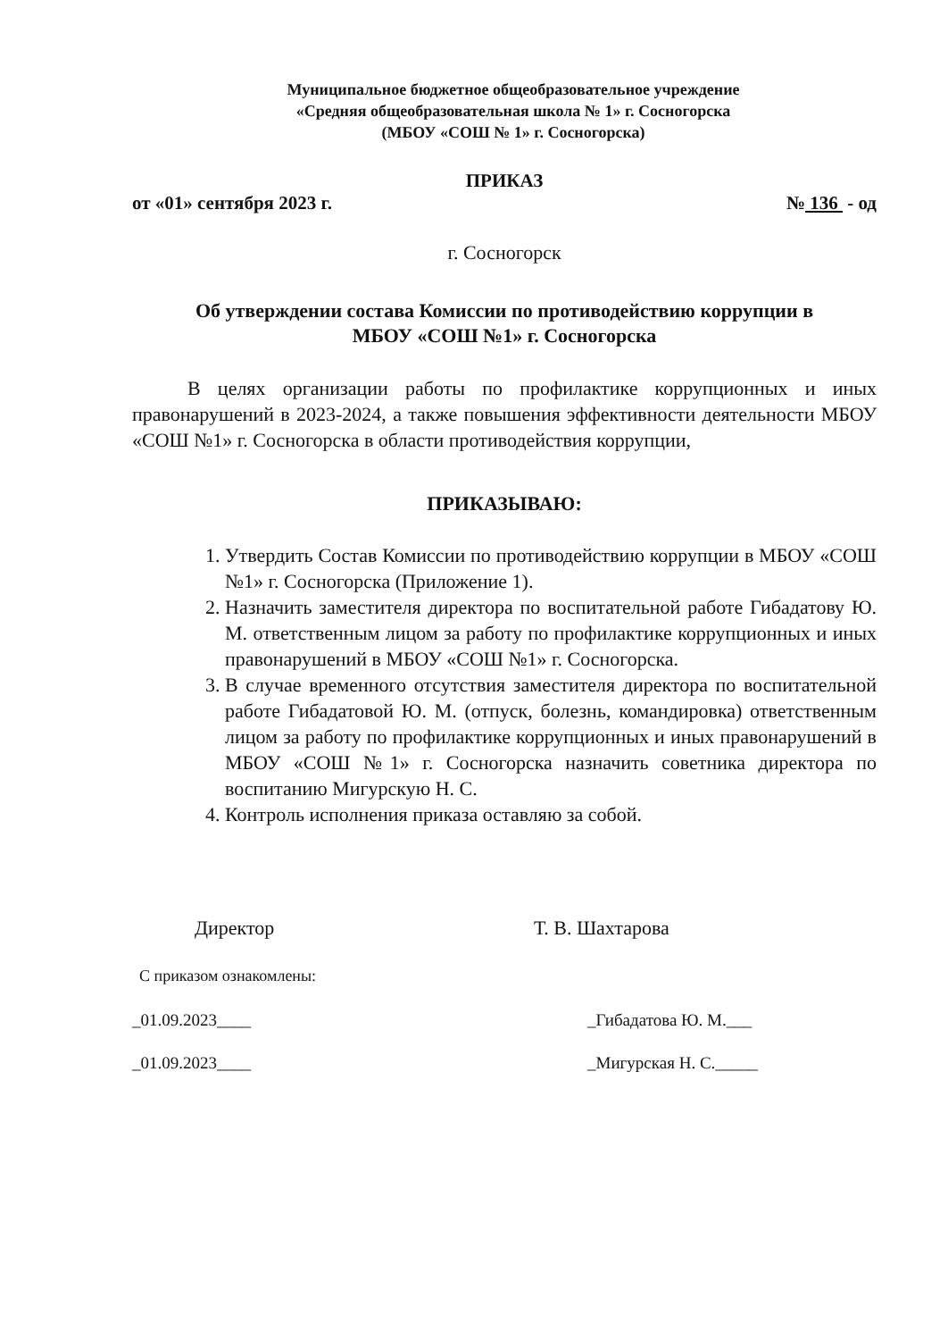Муниципальное бюджетное общеобразовательное учреждение
«Средняя общеобразовательная школа № 1» г. Сосногорска
(МБОУ «СОШ № 1» г. Сосногорска)
ПРИКАЗ
от «01» сентября 2023 г. № 136 - од
г. Сосногорск
Об утверждении состава Комиссии по противодействию коррупции в
МБОУ «СОШ №1» г. Сосногорска
В целях организации работы по профилактике коррупционных и иных правонарушений в 2023-2024, а также повышения эффективности деятельности МБОУ «СОШ №1» г. Сосногорска в области противодействия коррупции,
ПРИКАЗЫВАЮ:
1. Утвердить Состав Комиссии по противодействию коррупции в МБОУ «СОШ №1» г. Сосногорска (Приложение 1).
2. Назначить заместителя директора по воспитательной работе Гибадатову Ю. М. ответственным лицом за работу по профилактике коррупционных и иных правонарушений в МБОУ «СОШ №1» г. Сосногорска.
3. В случае временного отсутствия заместителя директора по воспитательной работе Гибадатовой Ю. М. (отпуск, болезнь, командировка) ответственным лицом за работу по профилактике коррупционных и иных правонарушений в МБОУ «СОШ №1» г. Сосногорска назначить советника директора по воспитанию Мигурскую Н. С.
4. Контроль исполнения приказа оставляю за собой.
Директор Т. В. Шахтарова
С приказом ознакомлены:
_01.09.2023____ _Гибадатова Ю. М.___
_01.09.2023____ _Мигурская Н. С._____